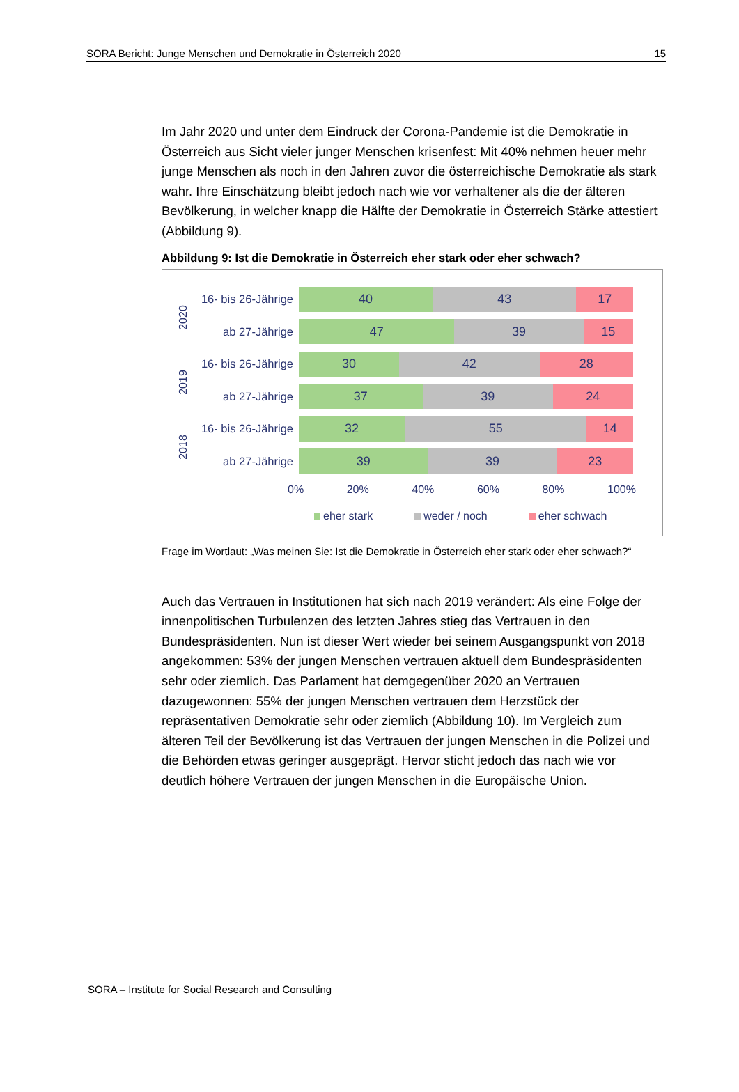SORA Bericht: Junge Menschen und Demokratie in Österreich 2020 15
Im Jahr 2020 und unter dem Eindruck der Corona-Pandemie ist die Demokratie in Österreich aus Sicht vieler junger Menschen krisenfest: Mit 40% nehmen heuer mehr junge Menschen als noch in den Jahren zuvor die österreichische Demokratie als stark wahr. Ihre Einschätzung bleibt jedoch nach wie vor verhaltener als die der älteren Bevölkerung, in welcher knapp die Hälfte der Demokratie in Österreich Stärke attestiert (Abbildung 9).
Abbildung 9: Ist die Demokratie in Österreich eher stark oder eher schwach?
2020
2019
2018
16- bis 26-Jährige
40 43 17
ab 27-Jährige
47 39 15
16- bis 26-Jährige
30 42 28
ab 27-Jährige
37 39 24
16- bis 26-Jährige
32 55 14
ab 27-Jährige
39 39 23
0% 20% 40% 60% 80% 100%
eher stark weder / noch eher schwach
Frage im Wortlaut: „Was meinen Sie: Ist die Demokratie in Österreich eher stark oder eher schwach?“
Auch das Vertrauen in Institutionen hat sich nach 2019 verändert: Als eine Folge der innenpolitischen Turbulenzen des letzten Jahres stieg das Vertrauen in den Bundespräsidenten. Nun ist dieser Wert wieder bei seinem Ausgangspunkt von 2018 angekommen: 53% der jungen Menschen vertrauen aktuell dem Bundespräsidenten sehr oder ziemlich. Das Parlament hat demgegenüber 2020 an Vertrauen dazugewonnen: 55% der jungen Menschen vertrauen dem Herzstück der repräsentativen Demokratie sehr oder ziemlich (Abbildung 10). Im Vergleich zum älteren Teil der Bevölkerung ist das Vertrauen der jungen Menschen in die Polizei und die Behörden etwas geringer ausgeprägt. Hervor sticht jedoch das nach wie vor deutlich höhere Vertrauen der jungen Menschen in die Europäische Union.
SORA – Institute for Social Research and Consulting